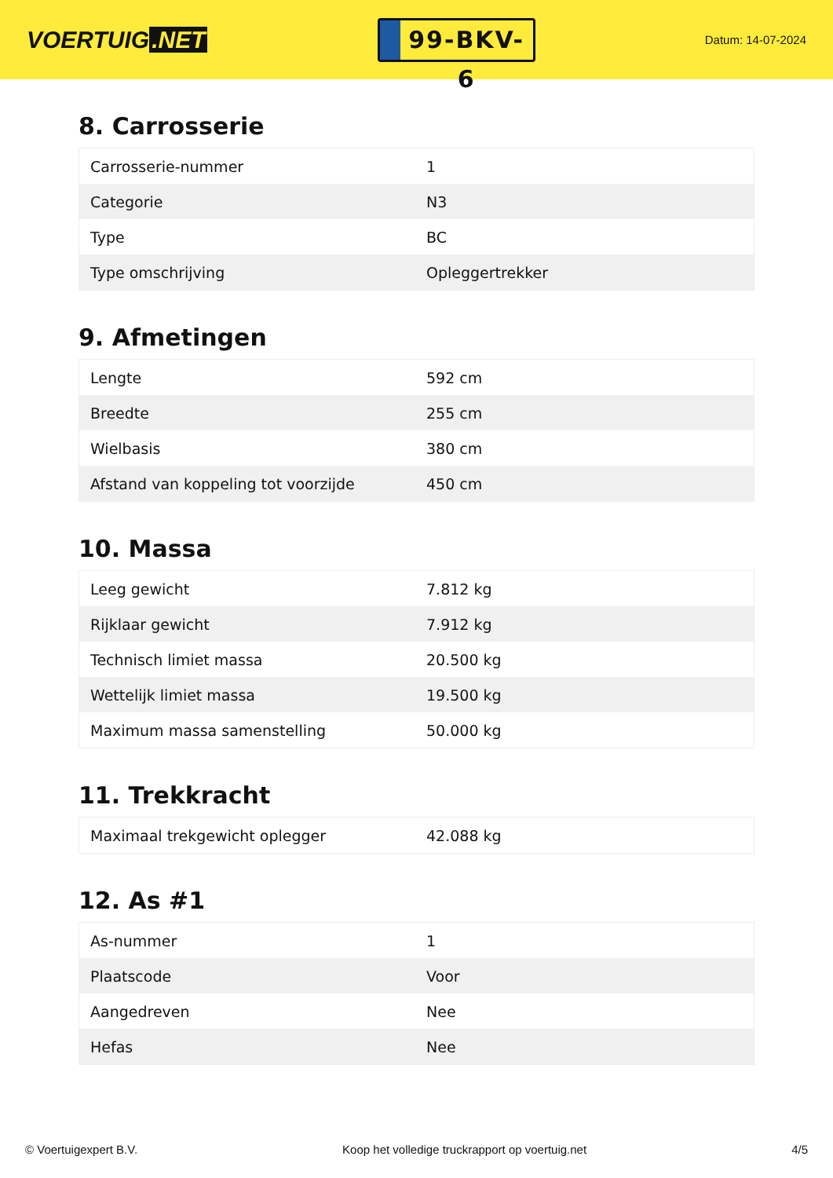VOERTUIG.NET
99-BKV-6
Datum: 14-07-2024
8. Carrosserie
| Carrosserie-nummer | 1 |
| Categorie | N3 |
| Type | BC |
| Type omschrijving | Opleggertrekker |
9. Afmetingen
| Lengte | 592 cm |
| Breedte | 255 cm |
| Wielbasis | 380 cm |
| Afstand van koppeling tot voorzijde | 450 cm |
10. Massa
| Leeg gewicht | 7.812 kg |
| Rijklaar gewicht | 7.912 kg |
| Technisch limiet massa | 20.500 kg |
| Wettelijk limiet massa | 19.500 kg |
| Maximum massa samenstelling | 50.000 kg |
11. Trekkracht
| Maximaal trekgewicht oplegger | 42.088 kg |
12. As #1
| As-nummer | 1 |
| Plaatscode | Voor |
| Aangedreven | Nee |
| Hefas | Nee |
© Voertuigexpert B.V. Koop het volledige truckrapport op voertuig.net 4/5